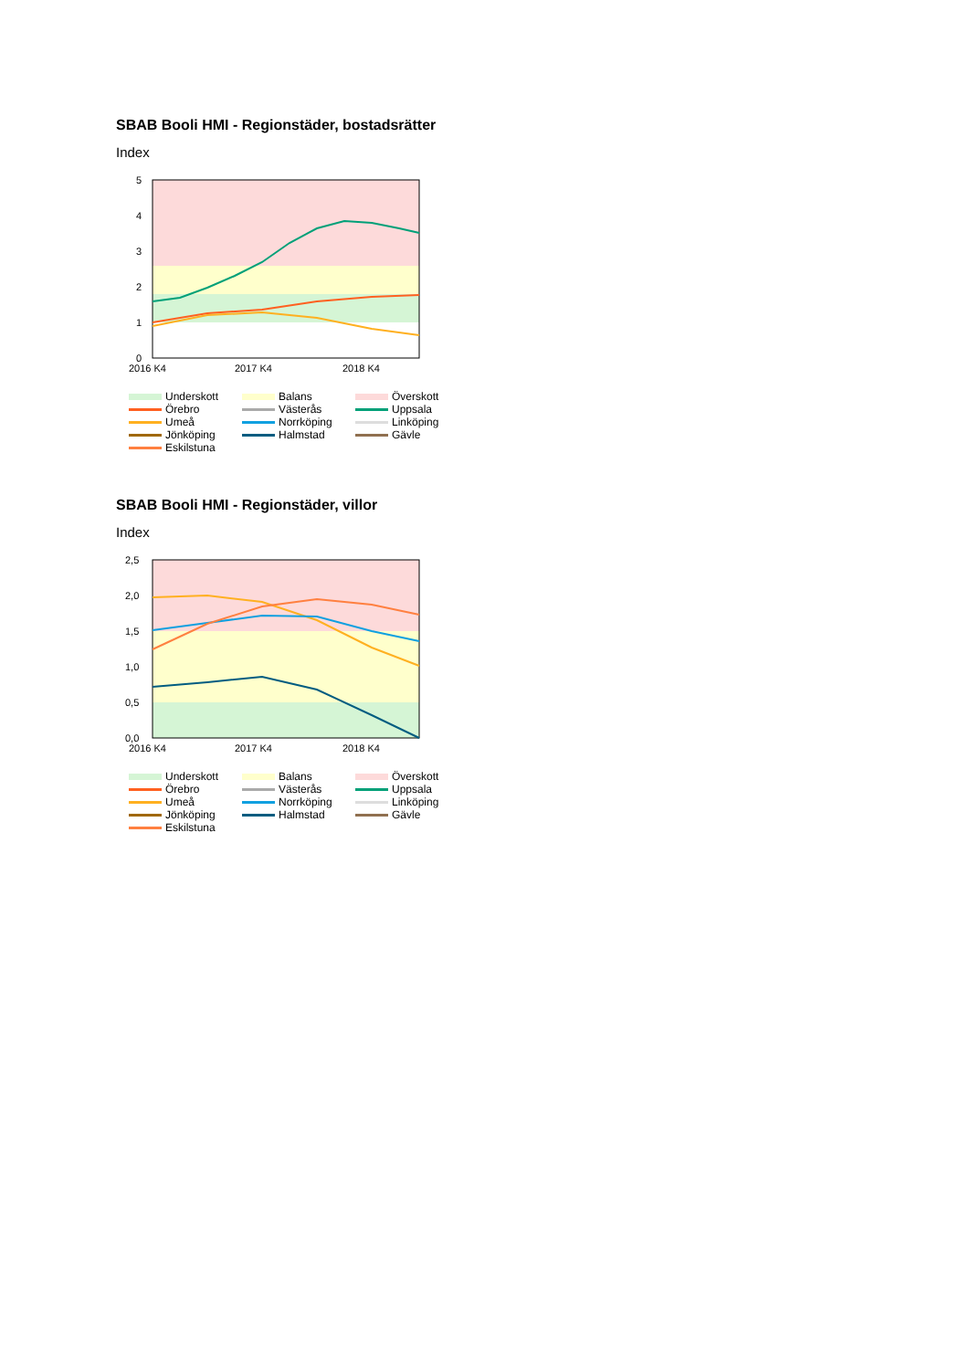SBAB Booli HMI - Regionstäder, bostadsrätter
Index
5
4
3
2
1
0
2016 K4
2017 K4
2018 K4
Underskott Balans Överskott Örebro Västerås Uppsala Umeå Norrköping Linköping Jönköping Halmstad Gävle Eskilstuna
SBAB Booli HMI - Regionstäder, villor
Index
2,5
2,0
1,5
1,0
0,5
0,0
2016 K4
2017 K4
2018 K4
Underskott Balans Överskott Örebro Västerås Uppsala Umeå Norrköping Linköping Jönköping Halmstad Gävle Eskilstuna